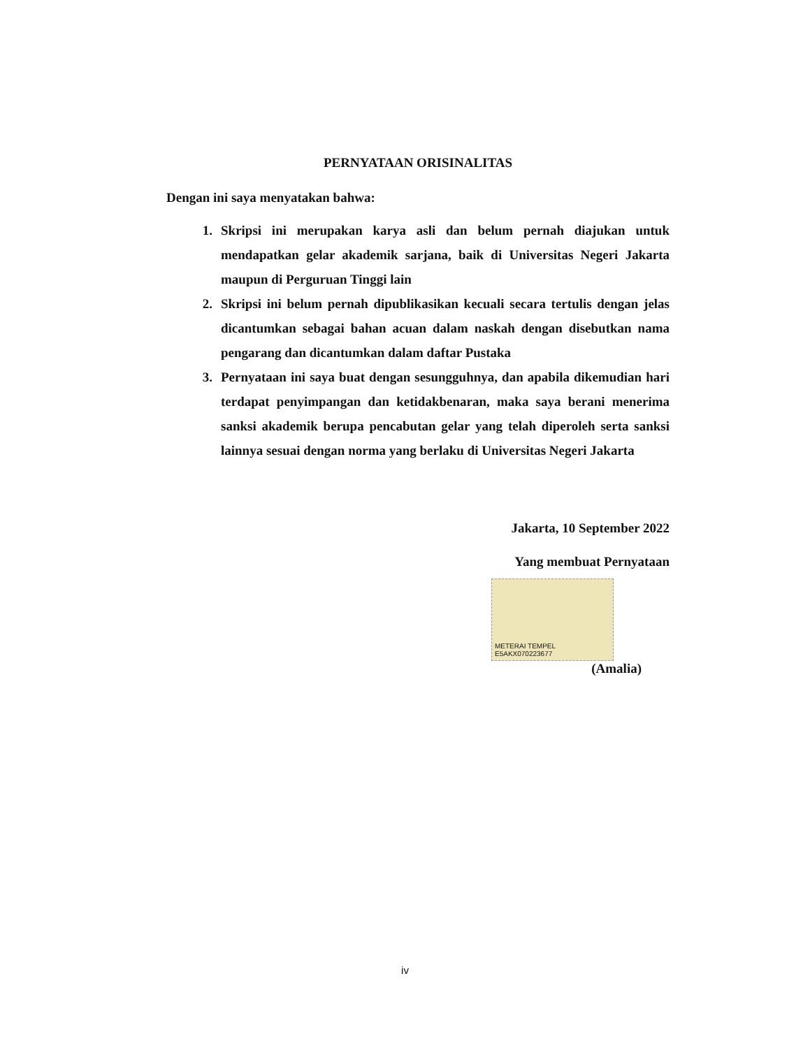PERNYATAAN ORISINALITAS
Dengan ini saya menyatakan bahwa:
1. Skripsi ini merupakan karya asli dan belum pernah diajukan untuk mendapatkan gelar akademik sarjana, baik di Universitas Negeri Jakarta maupun di Perguruan Tinggi lain
2. Skripsi ini belum pernah dipublikasikan kecuali secara tertulis dengan jelas dicantumkan sebagai bahan acuan dalam naskah dengan disebutkan nama pengarang dan dicantumkan dalam daftar Pustaka
3. Pernyataan ini saya buat dengan sesungguhnya, dan apabila dikemudian hari terdapat penyimpangan dan ketidakbenaran, maka saya berani menerima sanksi akademik berupa pencabutan gelar yang telah diperoleh serta sanksi lainnya sesuai dengan norma yang berlaku di Universitas Negeri Jakarta
Jakarta, 10 September 2022
Yang membuat Pernyataan
METERAI TEMPEL
E5AKX070223677
(Amalia)
iv